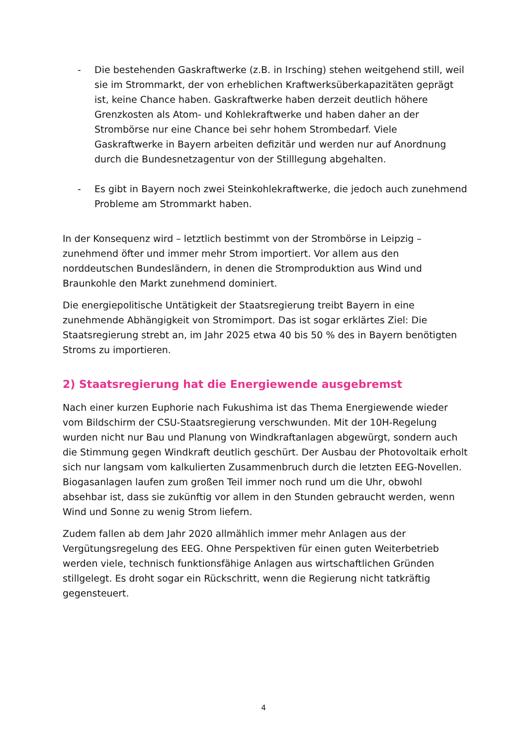- Die bestehenden Gaskraftwerke (z.B. in Irsching) stehen weitgehend still, weil sie im Strommarkt, der von erheblichen Kraftwerksüberkapazitäten geprägt ist, keine Chance haben. Gaskraftwerke haben derzeit deutlich höhere Grenzkosten als Atom- und Kohlekraftwerke und haben daher an der Strombörse nur eine Chance bei sehr hohem Strombedarf. Viele Gaskraftwerke in Bayern arbeiten defizitär und werden nur auf Anordnung durch die Bundesnetzagentur von der Stilllegung abgehalten.
- Es gibt in Bayern noch zwei Steinkohlekraftwerke, die jedoch auch zunehmend Probleme am Strommarkt haben.
In der Konsequenz wird – letztlich bestimmt von der Strombörse in Leipzig – zunehmend öfter und immer mehr Strom importiert. Vor allem aus den norddeutschen Bundesländern, in denen die Stromproduktion aus Wind und Braunkohle den Markt zunehmend dominiert.
Die energiepolitische Untätigkeit der Staatsregierung treibt Bayern in eine zunehmende Abhängigkeit von Stromimport. Das ist sogar erklärtes Ziel: Die Staatsregierung strebt an, im Jahr 2025 etwa 40 bis 50 % des in Bayern benötigten Stroms zu importieren.
2) Staatsregierung hat die Energiewende ausgebremst
Nach einer kurzen Euphorie nach Fukushima ist das Thema Energiewende wieder vom Bildschirm der CSU-Staatsregierung verschwunden. Mit der 10H-Regelung wurden nicht nur Bau und Planung von Windkraftanlagen abgewürgt, sondern auch die Stimmung gegen Windkraft deutlich geschürt. Der Ausbau der Photovoltaik erholt sich nur langsam vom kalkulierten Zusammenbruch durch die letzten EEG-Novellen. Biogasanlagen laufen zum großen Teil immer noch rund um die Uhr, obwohl absehbar ist, dass sie zukünftig vor allem in den Stunden gebraucht werden, wenn Wind und Sonne zu wenig Strom liefern.
Zudem fallen ab dem Jahr 2020 allmählich immer mehr Anlagen aus der Vergütungsregelung des EEG. Ohne Perspektiven für einen guten Weiterbetrieb werden viele, technisch funktionsfähige Anlagen aus wirtschaftlichen Gründen stillgelegt. Es droht sogar ein Rückschritt, wenn die Regierung nicht tatkräftig gegensteuert.
4